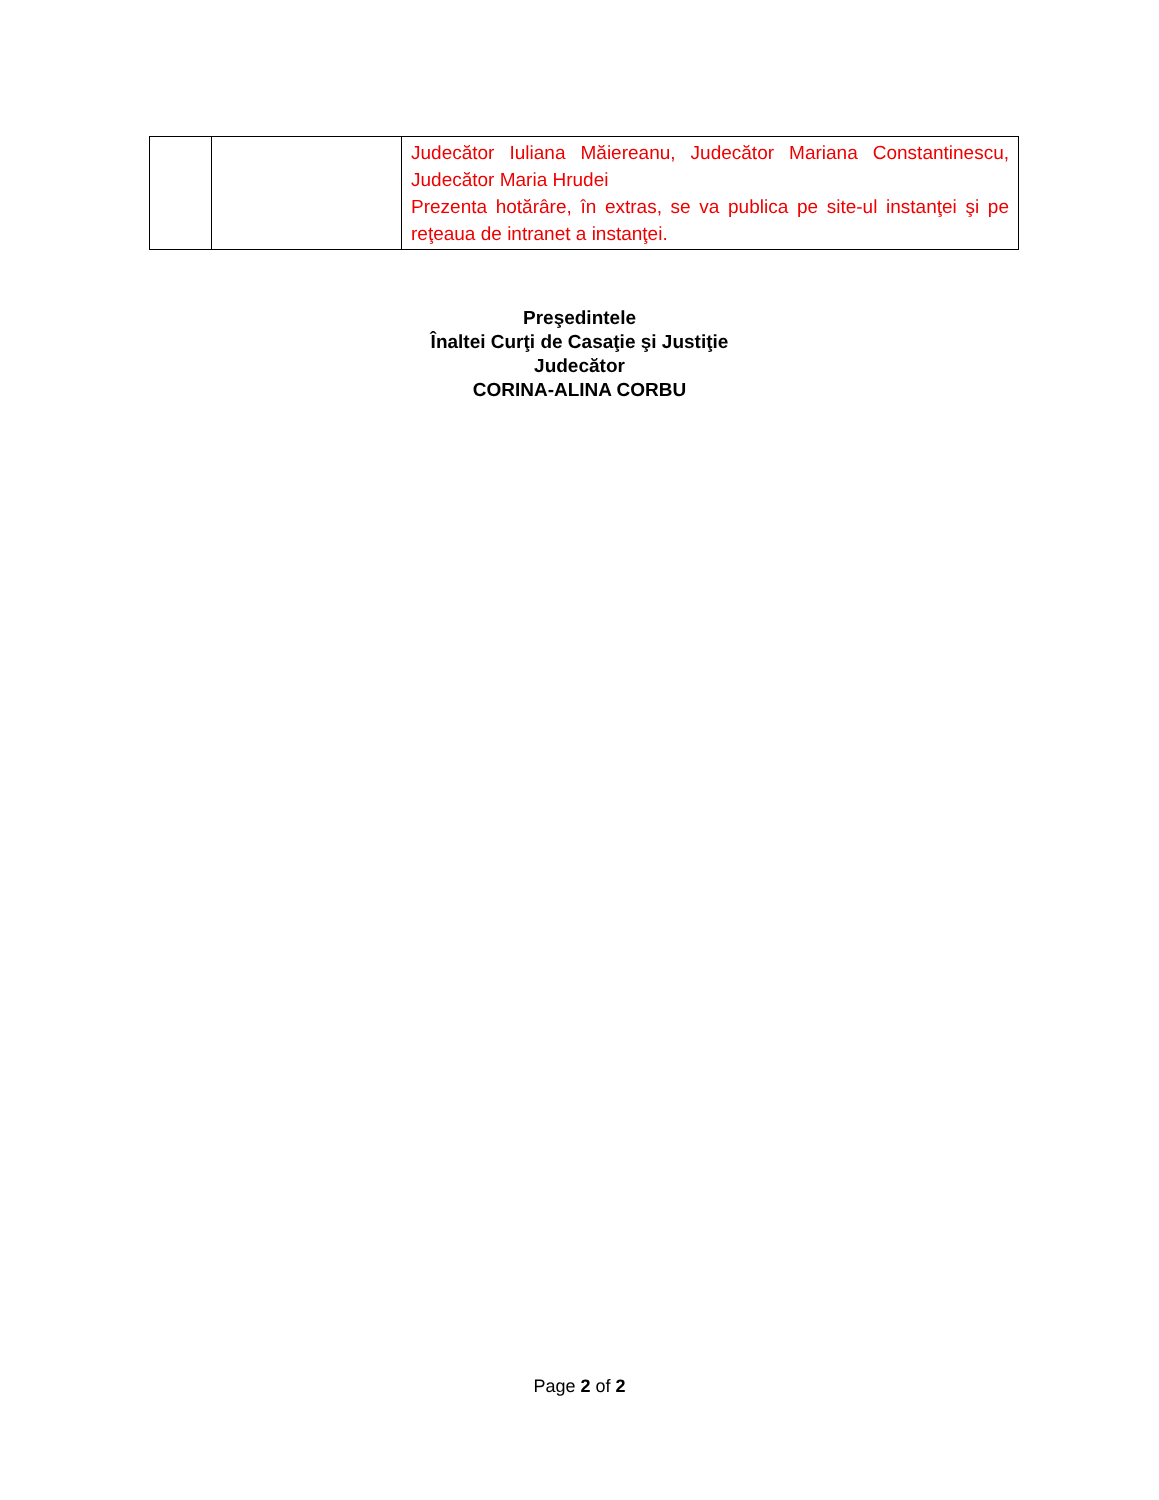| | | Judecător Iuliana Măiereanu, Judecător Mariana Constantinescu, Judecător Maria Hrudei Prezenta hotărâre, în extras, se va publica pe site-ul instanţei şi pe reţeaua de intranet a instanţei. |
Preşedintele
Înaltei Curţi de Casaţie şi Justiţie
Judecător
CORINA-ALINA CORBU
Page 2 of 2